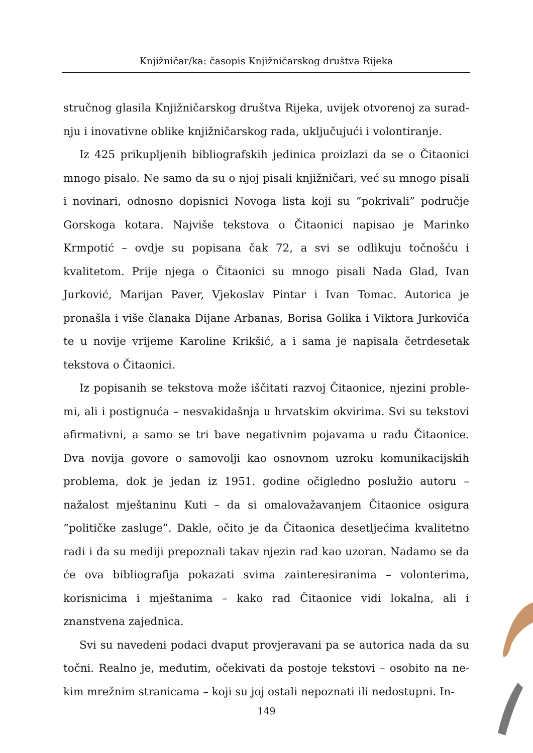Knjižničar/ka: časopis Knjižničarskog društva Rijeka
stručnog glasila Knjižničarskog društva Rijeka, uvijek otvorenoj za surad­nju i inovativne oblike knjižničarskog rada, uključujući i volontiranje.
Iz 425 prikupljenih bibliografskih jedinica proizlazi da se o Čitaonici mnogo pisalo. Ne samo da su o njoj pisali knjižničari, već su mnogo pisali i novinari, odnosno dopisnici Novoga lista koji su “pokrivali” područje Gor­skoga kotara. Najviše tekstova o Čitaonici napisao je Marinko Krmpotić – ovdje su popisana čak 72, a svi se odlikuju točnošću i kvalitetom. Prije nje­ga o Čitaonici su mnogo pisali Nada Glad, Ivan Jurković, Marijan Paver, Vjekoslav Pintar i Ivan Tomac. Autorica je pronašla i više članaka Dijane Arbanas, Borisa Golika i Viktora Jurkovića te u novije vrijeme Karoline Krikšić, a i sama je napisala četrdesetak tekstova o Čitaonici.
Iz popisanih se tekstova može iščitati razvoj Čitaonice, njezini proble­mi, ali i postignuća – nesvakidašnja u hrvatskim okvirima. Svi su tekstovi afirmativni, a samo se tri bave negativnim pojavama u radu Čitaonice. Dva novija govore o samovolji kao osnovnom uzroku komunikacijskih proble­ma, dok je jedan iz 1951. godine očigledno poslužio autoru – nažalost mješ­taninu Kuti – da si omalovažavanjem Čitaonice osigura “političke zasluge”. Dakle, očito je da Čitaonica desetljećima kvalitetno radi i da su mediji pre­poznali takav njezin rad kao uzoran. Nadamo se da će ova bibliografija pokazati svima zainteresiranima – volonterima, korisnicima i mještanima – kako rad Čitaonice vidi lokalna, ali i znanstvena zajednica.
Svi su navedeni podaci dvaput provjeravani pa se autorica nada da su točni. Realno je, međutim, očekivati da postoje tekstovi – osobito na ne­kim mrežnim stranicama – koji su joj ostali nepoznati ili nedostupni. In-
149